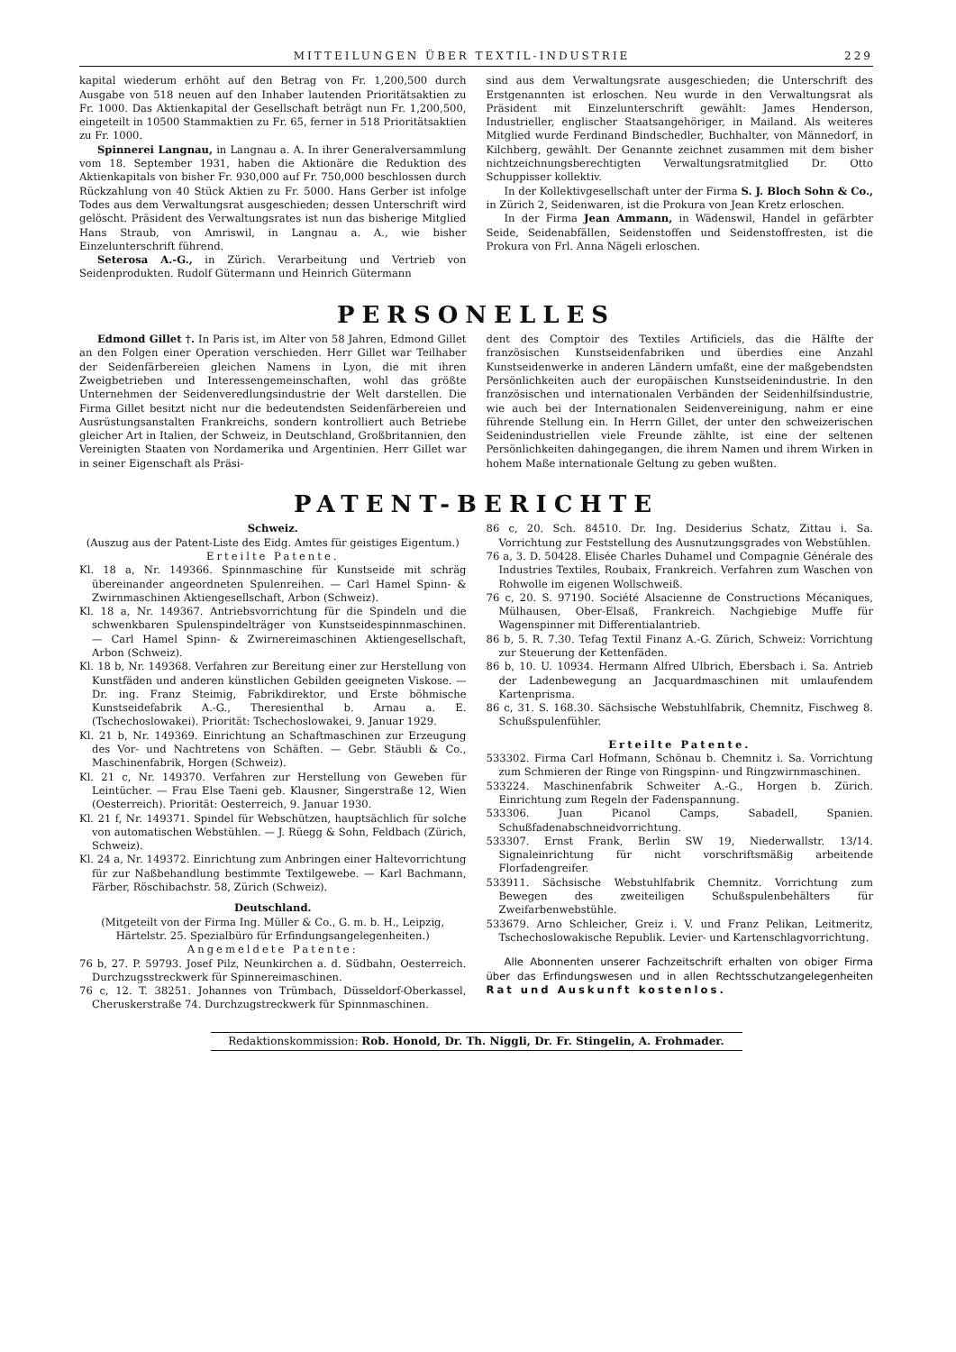MITTEILUNGEN ÜBER TEXTIL-INDUSTRIE 229
kapital wiederum erhöht auf den Betrag von Fr. 1,200,500 durch Ausgabe von 518 neuen auf den Inhaber lautenden Prioritätsaktien zu Fr. 1000. Das Aktienkapital der Gesellschaft beträgt nun Fr. 1,200,500, eingeteilt in 10500 Stammaktien zu Fr. 65, ferner in 518 Prioritätsaktien zu Fr. 1000.
Spinnerei Langnau, in Langnau a. A. In ihrer Generalversammlung vom 18. September 1931, haben die Aktionäre die Reduktion des Aktienkapitals von bisher Fr. 930,000 auf Fr. 750,000 beschlossen durch Rückzahlung von 40 Stück Aktien zu Fr. 5000. Hans Gerber ist infolge Todes aus dem Verwaltungsrat ausgeschieden; dessen Unterschrift wird gelöscht. Präsident des Verwaltungsrates ist nun das bisherige Mitglied Hans Straub, von Amriswil, in Langnau a. A., wie bisher Einzelunterschrift führend.
Seterosa A.-G., in Zürich. Verarbeitung und Vertrieb von Seidenprodukten. Rudolf Gütermann und Heinrich Gütermann
sind aus dem Verwaltungsrate ausgeschieden; die Unterschrift des Erstgenannten ist erloschen. Neu wurde in den Verwaltungsrat als Präsident mit Einzelunterschrift gewählt: James Henderson, Industrieller, englischer Staatsangehöriger, in Mailand. Als weiteres Mitglied wurde Ferdinand Bindschedler, Buchhalter, von Männedorf, in Kilchberg, gewählt. Der Genannte zeichnet zusammen mit dem bisher nichtzeichnungsberechtigten Verwaltungsratmitglied Dr. Otto Schuppisser kollektiv.
In der Kollektivgesellschaft unter der Firma S. J. Bloch Sohn & Co., in Zürich 2, Seidenwaren, ist die Prokura von Jean Kretz erloschen.
In der Firma Jean Ammann, in Wädenswil, Handel in gefärbter Seide, Seidenabfällen, Seidenstoffen und Seidenstoffresten, ist die Prokura von Frl. Anna Nägeli erloschen.
PERSONELLES
Edmond Gillet †. In Paris ist, im Alter von 58 Jahren, Edmond Gillet an den Folgen einer Operation verschieden. Herr Gillet war Teilhaber der Seidenfärbereien gleichen Namens in Lyon, die mit ihren Zweigbetrieben und Interessengemeinschaften, wohl das größte Unternehmen der Seidenveredlungsindustrie der Welt darstellen. Die Firma Gillet besitzt nicht nur die bedeutendsten Seidenfärbereien und Ausrüstungsanstalten Frankreichs, sondern kontrolliert auch Betriebe gleicher Art in Italien, der Schweiz, in Deutschland, Großbritannien, den Vereinigten Staaten von Nordamerika und Argentinien. Herr Gillet war in seiner Eigenschaft als Präsi-
dent des Comptoir des Textiles Artificiels, das die Hälfte der französischen Kunstseidenfabriken und überdies eine Anzahl Kunstseidenwerke in anderen Ländern umfaßt, eine der maßgebendsten Persönlichkeiten auch der europäischen Kunstseidenindustrie. In den französischen und internationalen Verbänden der Seidenhilfsindustrie, wie auch bei der Internationalen Seidenvereinigung, nahm er eine führende Stellung ein. In Herrn Gillet, der unter den schweizerischen Seidenindustriellen viele Freunde zählte, ist eine der seltenen Persönlichkeiten dahingegangen, die ihrem Namen und ihrem Wirken in hohem Maße internationale Geltung zu geben wußten.
PATENT-BERICHTE
Schweiz.
(Auszug aus der Patent-Liste des Eidg. Amtes für geistiges Eigentum.)
Erteilte Patente.
Kl. 18 a, Nr. 149366. Spinnmaschine für Kunstseide mit schräg übereinander angeordneten Spulenreihen. — Carl Hamel Spinn- & Zwirnmaschinen Aktiengesellschaft, Arbon (Schweiz).
Kl. 18 a, Nr. 149367. Antriebsvorrichtung für die Spindeln und die schwenkbaren Spulenspindelträger von Kunstseidespinnmaschinen. — Carl Hamel Spinn- & Zwirnereimaschinen Aktiengesellschaft, Arbon (Schweiz).
Kl. 18 b, Nr. 149368. Verfahren zur Bereitung einer zur Herstellung von Kunstfäden und anderen künstlichen Gebilden geeigneten Viskose. — Dr. ing. Franz Steimig, Fabrikdirektor, und Erste böhmische Kunstseidefabrik A.-G., Theresienthal b. Arnau a. E. (Tschechoslowakei). Priorität: Tschechoslowakei, 9. Januar 1929.
Kl. 21 b, Nr. 149369. Einrichtung an Schaftmaschinen zur Erzeugung des Vor- und Nachtretens von Schäften. — Gebr. Stäubli & Co., Maschinenfabrik, Horgen (Schweiz).
Kl. 21 c, Nr. 149370. Verfahren zur Herstellung von Geweben für Leintücher. — Frau Else Taeni geb. Klausner, Singerstraße 12, Wien (Oesterreich). Priorität: Oesterreich, 9. Januar 1930.
Kl. 21 f, Nr. 149371. Spindel für Webschützen, hauptsächlich für solche von automatischen Webstühlen. — J. Rüegg & Sohn, Feldbach (Zürich, Schweiz).
Kl. 24 a, Nr. 149372. Einrichtung zum Anbringen einer Haltevorrichtung für zur Naßbehandlung bestimmte Textilgewebe. — Karl Bachmann, Färber, Röschibachstr. 58, Zürich (Schweiz).
Deutschland.
(Mitgeteilt von der Firma Ing. Müller & Co., G. m. b. H., Leipzig, Härtelstr. 25. Spezialbüro für Erfindungsangelegenheiten.)
Angemeldete Patente:
76 b, 27. P. 59793. Josef Pilz, Neunkirchen a. d. Südbahn, Oesterreich. Durchzugsstreckwerk für Spinnereimaschinen.
76 c, 12. T. 38251. Johannes von Trümbach, Düsseldorf-Oberkassel, Cheruskerstraße 74. Durchzugstreckwerk für Spinnmaschinen.
86 c, 20. Sch. 84510. Dr. Ing. Desiderius Schatz, Zittau i. Sa. Vorrichtung zur Feststellung des Ausnutzungsgrades von Webstühlen.
76 a, 3. D. 50428. Elisée Charles Duhamel und Compagnie Générale des Industries Textiles, Roubaix, Frankreich. Verfahren zum Waschen von Rohwolle im eigenen Wollschweiß.
76 c, 20. S. 97190. Société Alsacienne de Constructions Mécaniques, Mülhausen, Ober-Elsaß, Frankreich. Nachgiebige Muffe für Wagenspinner mit Differentialantrieb.
86 b, 5. R. 7.30. Tefag Textil Finanz A.-G. Zürich, Schweiz: Vorrichtung zur Steuerung der Kettenfäden.
86 b, 10. U. 10934. Hermann Alfred Ulbrich, Ebersbach i. Sa. Antrieb der Ladenbewegung an Jacquardmaschinen mit umlaufendem Kartenprisma.
86 c, 31. S. 168.30. Sächsische Webstuhlfabrik, Chemnitz, Fischweg 8. Schußspulenfühler.
Erteilte Patente.
533302. Firma Carl Hofmann, Schönau b. Chemnitz i. Sa. Vorrichtung zum Schmieren der Ringe von Ringspinn- und Ringzwirnmaschinen.
533224. Maschinenfabrik Schweiter A.-G., Horgen b. Zürich. Einrichtung zum Regeln der Fadenspannung.
533306. Juan Picanol Camps, Sabadell, Spanien. Schußfadenabschneidvorrichtung.
533307. Ernst Frank, Berlin SW 19, Niederwallstr. 13/14. Signaleinrichtung für nicht vorschriftsmäßig arbeitende Florfadengreifer.
533911. Sächsische Webstuhlfabrik Chemnitz. Vorrichtung zum Bewegen des zweiteiligen Schußspulenbehälters für Zweifarbenwebstühle.
533679. Arno Schleicher, Greiz i. V. und Franz Pelikan, Leitmeritz, Tschechoslowakische Republik. Levier- und Kartenschlagvorrichtung.
Alle Abonnenten unserer Fachzeitschrift erhalten von obiger Firma über das Erfindungswesen und in allen Rechtsschutzangelegenheiten Rat und Auskunft kostenlos.
Redaktionskommission: Rob. Honold, Dr. Th. Niggli, Dr. Fr. Stingelin, A. Frohmader.